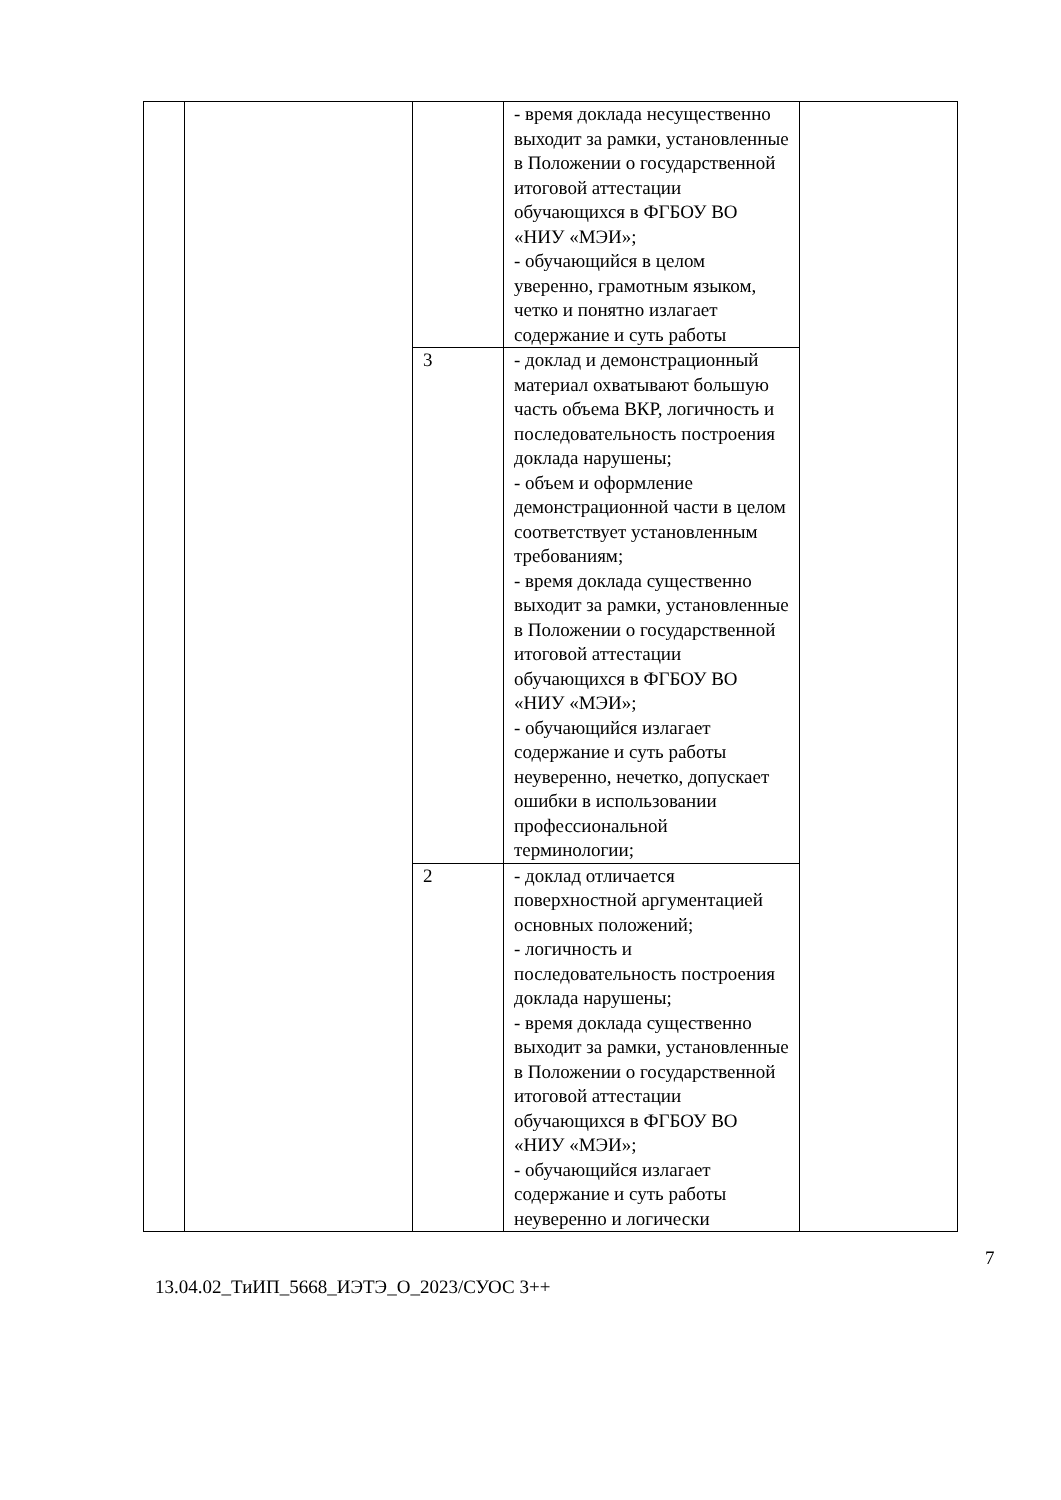| | | | - время доклада несущественно выходит за рамки, установленные в Положении о государственной итоговой аттестации обучающихся в ФГБОУ ВО «НИУ «МЭИ»; - обучающийся в целом уверенно, грамотным языком, четко и понятно излагает содержание и суть работы | |
| | | 3 | - доклад и демонстрационный материал охватывают большую часть объема ВКР, логичность и последовательность построения доклада нарушены; - объем и оформление демонстрационной части в целом соответствует установленным требованиям; - время доклада существенно выходит за рамки, установленные в Положении о государственной итоговой аттестации обучающихся в ФГБОУ ВО «НИУ «МЭИ»; - обучающийся излагает содержание и суть работы неуверенно, нечетко, допускает ошибки в использовании профессиональной терминологии; | |
| | | 2 | - доклад отличается поверхностной аргументацией основных положений; - логичность и последовательность построения доклада нарушены; - время доклада существенно выходит за рамки, установленные в Положении о государственной итоговой аттестации обучающихся в ФГБОУ ВО «НИУ «МЭИ»; - обучающийся излагает содержание и суть работы неуверенно и логически | |
7
13.04.02_ТиИП_5668_ИЭТЭ_О_2023/СУОС 3++